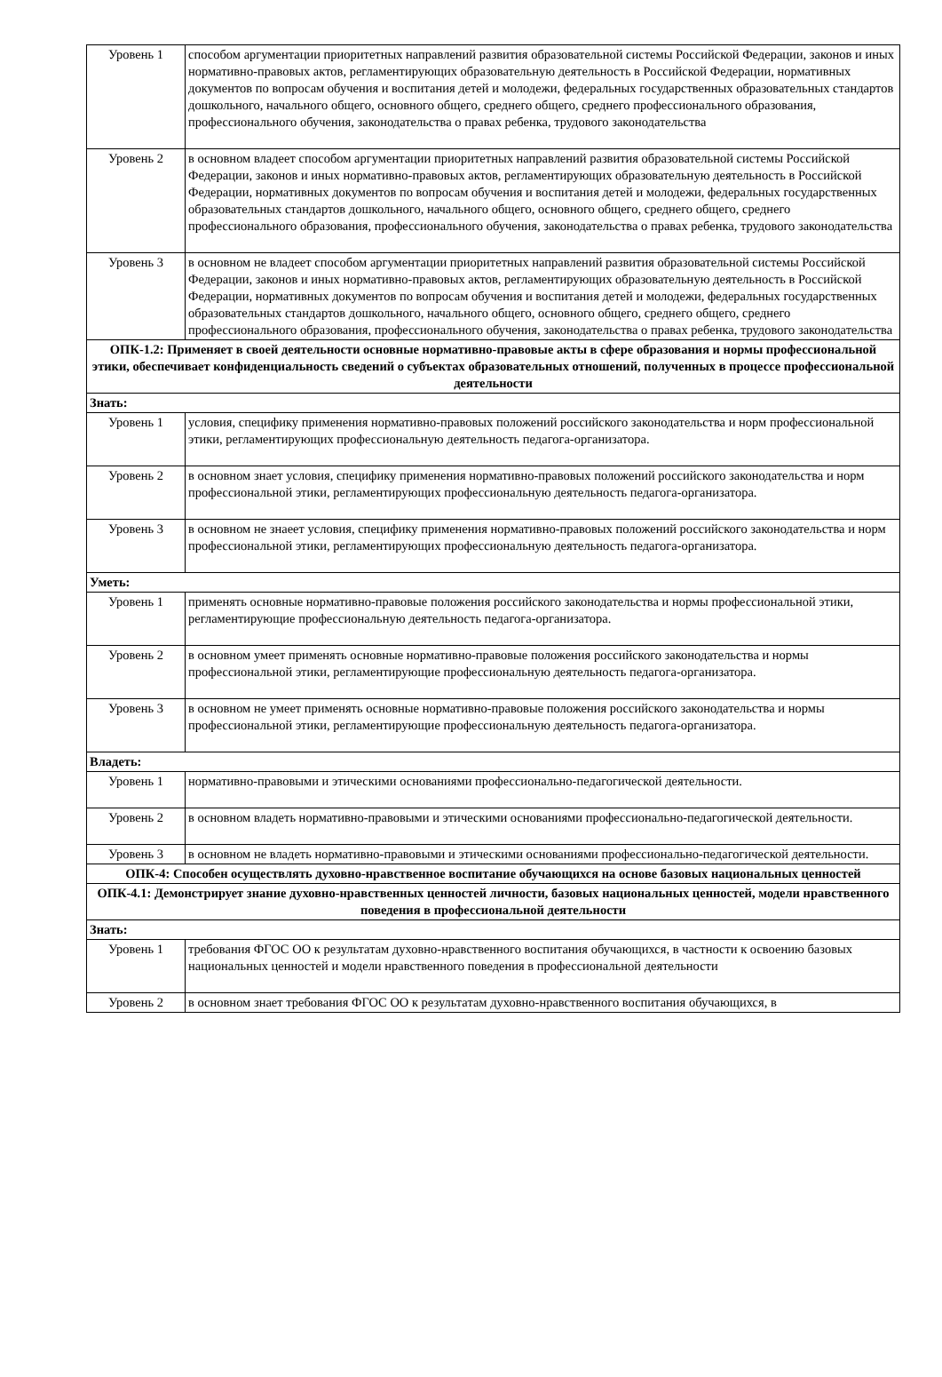| Уровень 1 | способом аргументации приоритетных направлений развития образовательной системы Российской Федерации, законов и иных нормативно-правовых актов, регламентирующих образовательную деятельность в Российской Федерации, нормативных документов по вопросам обучения и воспитания детей и молодежи, федеральных государственных образовательных стандартов дошкольного, начального общего, основного общего, среднего общего, среднего профессионального образования, профессионального обучения, законодательства о правах ребенка, трудового законодательства |
| Уровень 2 | в основном владеет способом аргументации приоритетных направлений развития образовательной системы Российской Федерации, законов и иных нормативно-правовых актов, регламентирующих образовательную деятельность в Российской Федерации, нормативных документов по вопросам обучения и воспитания детей и молодежи, федеральных государственных образовательных стандартов дошкольного, начального общего, основного общего, среднего общего, среднего профессионального образования, профессионального обучения, законодательства о правах ребенка, трудового законодательства |
| Уровень 3 | в основном не владеет способом аргументации приоритетных направлений развития образовательной системы Российской Федерации, законов и иных нормативно-правовых актов, регламентирующих образовательную деятельность в Российской Федерации, нормативных документов по вопросам обучения и воспитания детей и молодежи, федеральных государственных образовательных стандартов дошкольного, начального общего, основного общего, среднего общего, среднего профессионального образования, профессионального обучения, законодательства о правах ребенка, трудового законодательства |
| ОПК-1.2: Применяет в своей деятельности основные нормативно-правовые акты в сфере образования и нормы профессиональной этики, обеспечивает конфиденциальность сведений о субъектах образовательных отношений, полученных в процессе профессиональной деятельности | |
| Знать: | |
| Уровень 1 | условия, специфику применения нормативно-правовых положений российского законодательства и норм профессиональной этики, регламентирующих профессиональную деятельность педагога-организатора. |
| Уровень 2 | в основном знает условия, специфику применения нормативно-правовых положений российского законодательства и норм профессиональной этики, регламентирующих профессиональную деятельность педагога-организатора. |
| Уровень 3 | в основном не знаеет условия, специфику применения нормативно-правовых положений российского законодательства и норм профессиональной этики, регламентирующих профессиональную деятельность педагога-организатора. |
| Уметь: | |
| Уровень 1 | применять основные нормативно-правовые положения российского законодательства и нормы профессиональной этики, регламентирующие профессиональную деятельность педагога-организатора. |
| Уровень 2 | в основном умеет применять основные нормативно-правовые положения российского законодательства и нормы профессиональной этики, регламентирующие профессиональную деятельность педагога-организатора. |
| Уровень 3 | в основном не умеет применять основные нормативно-правовые положения российского законодательства и нормы профессиональной этики, регламентирующие профессиональную деятельность педагога-организатора. |
| Владеть: | |
| Уровень 1 | нормативно-правовыми и этическими основаниями профессионально-педагогической деятельности. |
| Уровень 2 | в основном владеть нормативно-правовыми и этическими основаниями профессионально-педагогической деятельности. |
| Уровень 3 | в основном не владеть нормативно-правовыми и этическими основаниями профессионально-педагогической деятельности. |
| ОПК-4: Способен осуществлять духовно-нравственное воспитание обучающихся на основе базовых национальных ценностей | |
| ОПК-4.1: Демонстрирует знание духовно-нравственных ценностей личности, базовых национальных ценностей, модели нравственного поведения в профессиональной деятельности | |
| Знать: | |
| Уровень 1 | требования ФГОС ОО к результатам духовно-нравственного воспитания обучающихся, в частности к освоению базовых национальных ценностей и модели нравственного поведения в профессиональной деятельности |
| Уровень 2 | в основном знает требования ФГОС ОО к результатам духовно-нравственного воспитания обучающихся, в |